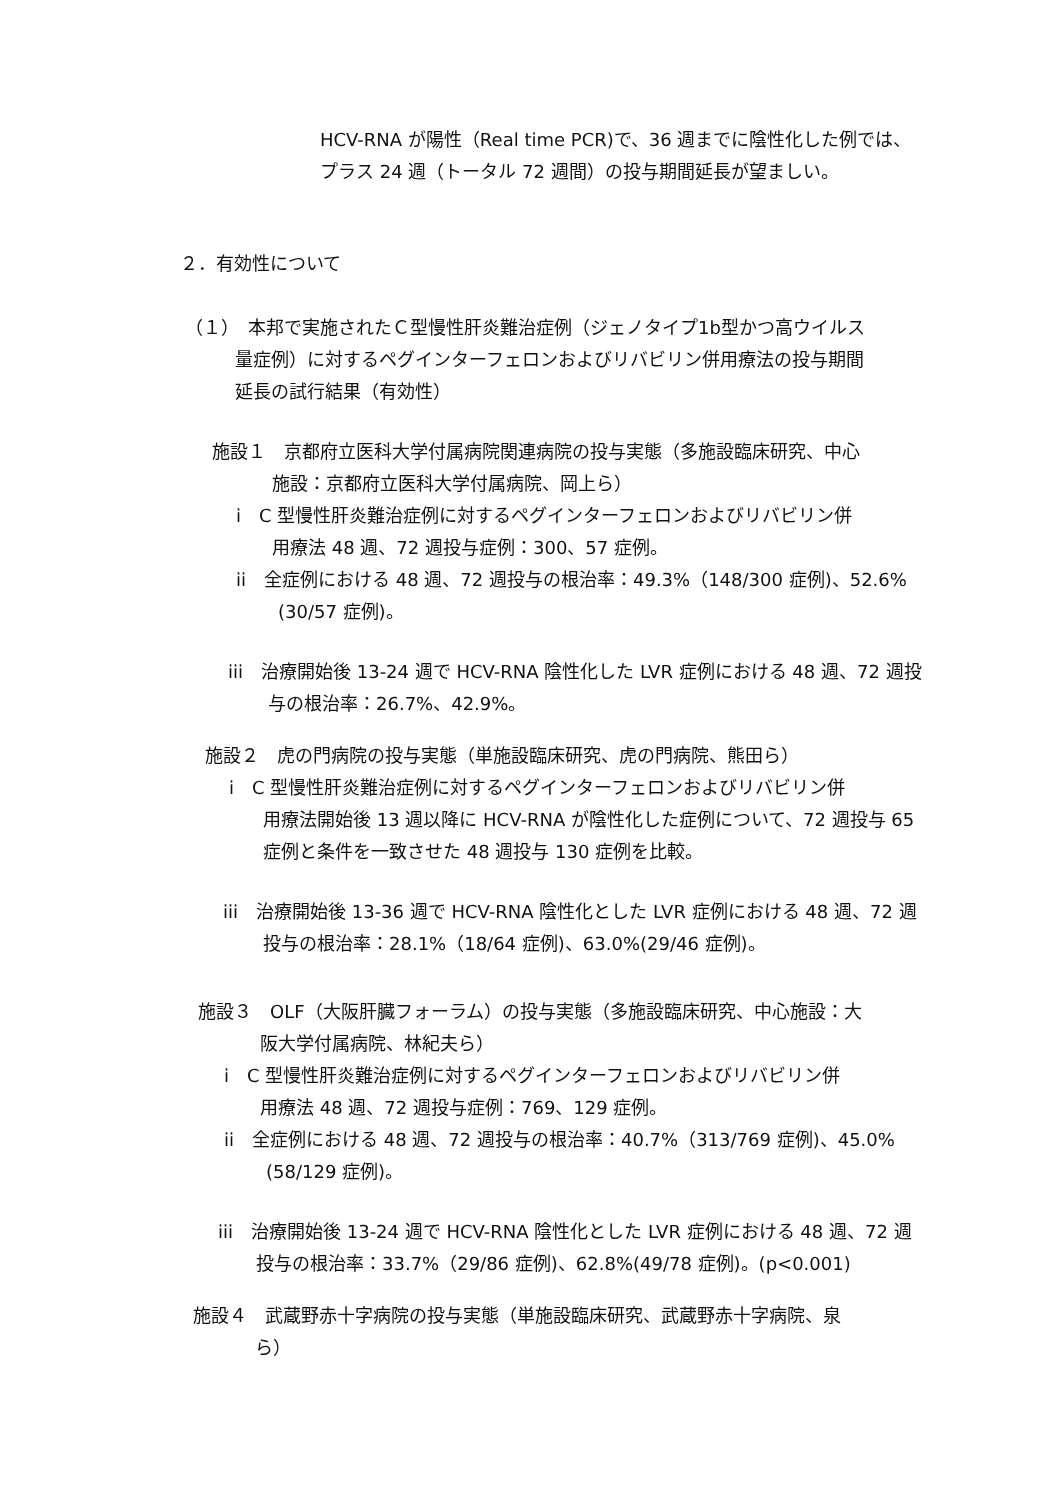HCV-RNA が陽性（Real time PCR)で、36 週までに陰性化した例では、
プラス 24 週（トータル 72 週間）の投与期間延長が望ましい。
２．有効性について
（１）　本邦で実施されたＣ型慢性肝炎難治症例（ジェノタイプ1b型かつ高ウイルス
量症例）に対するペグインターフェロンおよびリバビリン併用療法の投与期間
延長の試行結果（有効性）
施設１　京都府立医科大学付属病院関連病院の投与実態（多施設臨床研究、中心
施設：京都府立医科大学付属病院、岡上ら）
i　C 型慢性肝炎難治症例に対するペグインターフェロンおよびリバビリン併
用療法 48 週、72 週投与症例：300、57 症例。
ii　全症例における 48 週、72 週投与の根治率：49.3%（148/300 症例)、52.6%
(30/57 症例)。
iii　治療開始後 13-24 週で HCV-RNA 陰性化した LVR 症例における 48 週、72 週投
与の根治率：26.7%、42.9%。
施設２　虎の門病院の投与実態（単施設臨床研究、虎の門病院、熊田ら）
i　C 型慢性肝炎難治症例に対するペグインターフェロンおよびリバビリン併
用療法開始後 13 週以降に HCV-RNA が陰性化した症例について、72 週投与 65
症例と条件を一致させた 48 週投与 130 症例を比較。
iii　治療開始後 13-36 週で HCV-RNA 陰性化とした LVR 症例における 48 週、72 週
投与の根治率：28.1%（18/64 症例)、63.0%(29/46 症例)。
施設３　OLF（大阪肝臓フォーラム）の投与実態（多施設臨床研究、中心施設：大
阪大学付属病院、林紀夫ら）
i　C 型慢性肝炎難治症例に対するペグインターフェロンおよびリバビリン併
用療法 48 週、72 週投与症例：769、129 症例。
ii　全症例における 48 週、72 週投与の根治率：40.7%（313/769 症例)、45.0%
(58/129 症例)。
iii　治療開始後 13-24 週で HCV-RNA 陰性化とした LVR 症例における 48 週、72 週
投与の根治率：33.7%（29/86 症例)、62.8%(49/78 症例)。(p<0.001)
施設４　武蔵野赤十字病院の投与実態（単施設臨床研究、武蔵野赤十字病院、泉
ら）